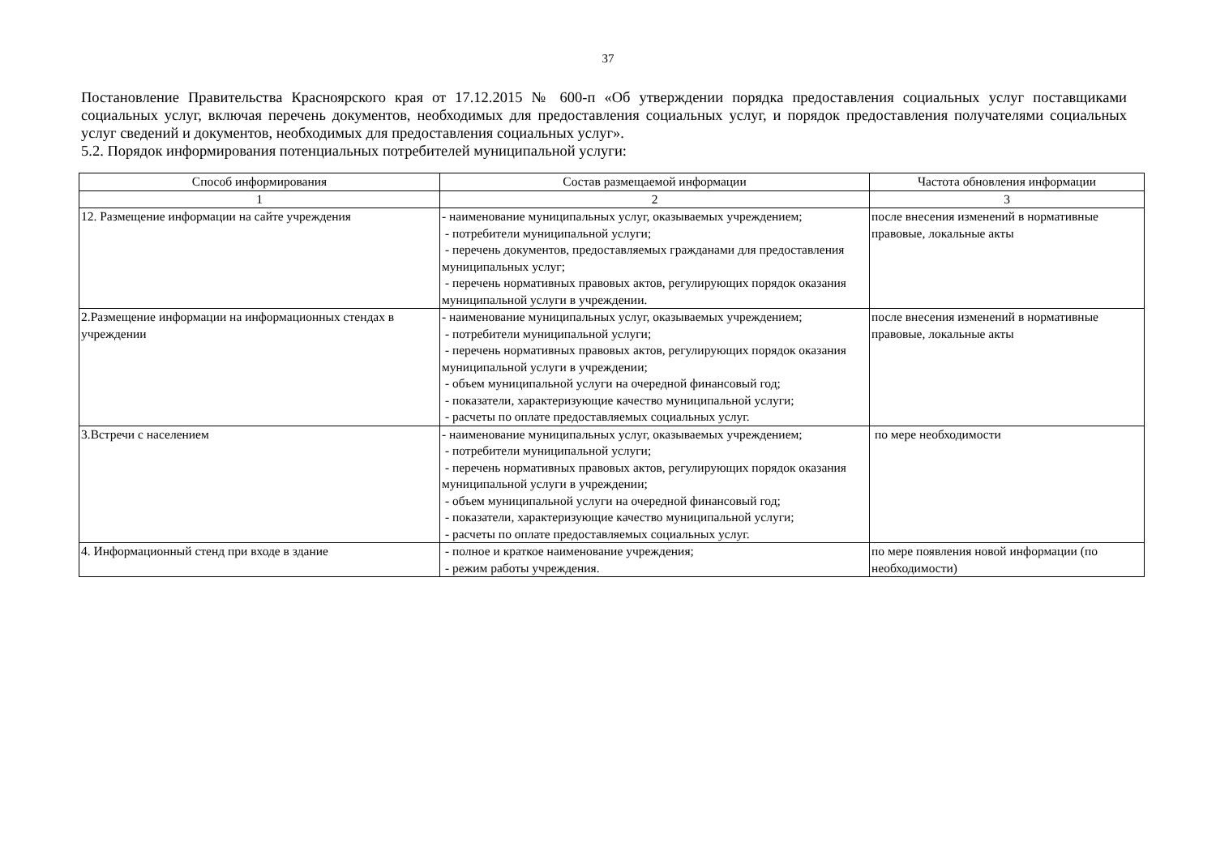37
Постановление Правительства Красноярского края от 17.12.2015 № 600-п «Об утверждении порядка предоставления социальных услуг поставщиками социальных услуг, включая перечень документов, необходимых для предоставления социальных услуг, и порядок предоставления получателями социальных услуг сведений и документов, необходимых для предоставления социальных услуг».
5.2. Порядок информирования потенциальных потребителей муниципальной услуги:
| Способ информирования | Состав размещаемой информации | Частота обновления информации |
| --- | --- | --- |
| 1 | 2 | 3 |
| 12. Размещение информации на сайте учреждения | - наименование муниципальных услуг, оказываемых учреждением; - потребители муниципальной услуги; - перечень документов, предоставляемых гражданами для предоставления муниципальных услуг; - перечень нормативных правовых актов, регулирующих порядок оказания муниципальной услуги в учреждении. | после внесения изменений в нормативные правовые, локальные акты |
| 2.Размещение информации на информационных стендах в учреждении | - наименование муниципальных услуг, оказываемых учреждением; - потребители муниципальной услуги; - перечень нормативных правовых актов, регулирующих порядок оказания муниципальной услуги в учреждении; - объем муниципальной услуги на очередной финансовый год; - показатели, характеризующие качество муниципальной услуги; - расчеты по оплате предоставляемых социальных услуг. | после внесения изменений в нормативные правовые, локальные акты |
| 3.Встречи с населением | - наименование муниципальных услуг, оказываемых учреждением; - потребители муниципальной услуги; - перечень нормативных правовых актов, регулирующих порядок оказания муниципальной услуги в учреждении; - объем муниципальной услуги на очередной финансовый год; - показатели, характеризующие качество муниципальной услуги; - расчеты по оплате предоставляемых социальных услуг. | по мере необходимости |
| 4. Информационный стенд при входе в здание | - полное и краткое наименование учреждения; - режим работы учреждения. | по мере появления новой информации (по необходимости) |